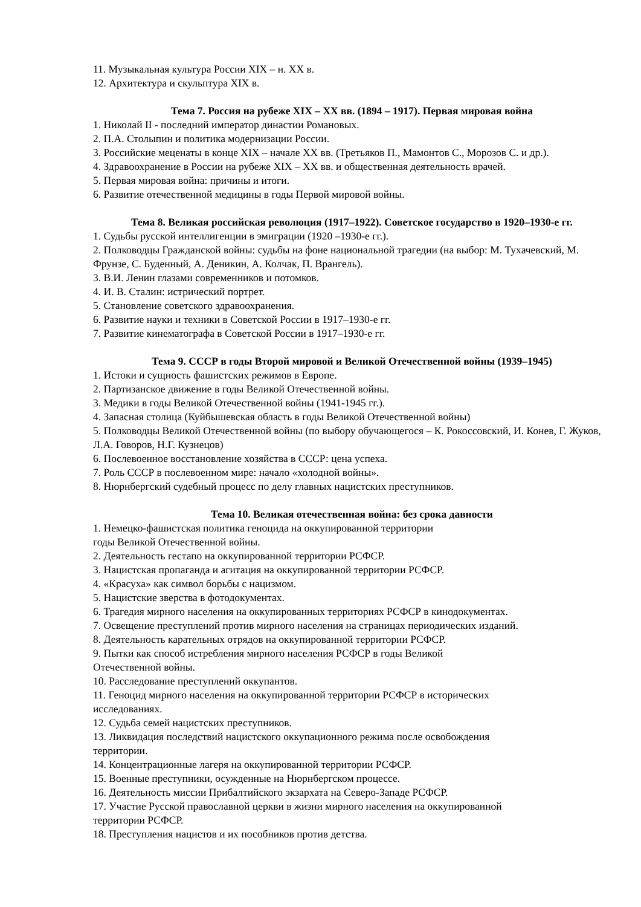11. Музыкальная культура России XIX – н. XX в.
12. Архитектура и скульптура XIX в.
Тема 7. Россия на рубеже XIX – XX вв. (1894 – 1917). Первая мировая война
1. Николай II - последний император династии Романовых.
2. П.А. Столыпин и политика модернизации России.
3. Российские меценаты в конце XIX – начале XX вв. (Третьяков П., Мамонтов С., Морозов С. и др.).
4. Здравоохранение в России на рубеже XIX – XX вв. и общественная деятельность врачей.
5. Первая мировая война: причины и итоги.
6. Развитие отечественной медицины в годы Первой мировой войны.
Тема 8. Великая российская революция (1917–1922). Советское государство в 1920–1930-е гг.
1. Судьбы русской интеллигенции в эмиграции (1920 –1930-е гг.).
2. Полководцы Гражданской войны: судьбы на фоне национальной трагедии (на выбор: М. Тухачевский, М. Фрунзе, С. Буденный, А. Деникин, А. Колчак, П. Врангель).
3. В.И. Ленин глазами современников и потомков.
4. И. В. Сталин: истрический портрет.
5. Становление советского здравоохранения.
6. Развитие науки и техники в Советской России в 1917–1930-е гг.
7. Развитие кинематографа в Советской России в 1917–1930-е гг.
Тема 9. СССР в годы Второй мировой и Великой Отечественной войны (1939–1945)
1. Истоки и сущность фашистских режимов в Европе.
2. Партизанское движение в годы Великой Отечественной войны.
3. Медики в годы Великой Отечественной войны (1941-1945 гг.).
4. Запасная столица (Куйбышевская область в годы Великой Отечественной войны)
5. Полководцы Великой Отечественной войны (по выбору обучающегося – К. Рокоссовский, И. Конев, Г. Жуков, Л.А. Говоров, Н.Г. Кузнецов)
6. Послевоенное восстановление хозяйства в СССР: цена успеха.
7. Роль СССР в послевоенном мире: начало «холодной войны».
8. Нюрнбергский судебный процесс по делу главных нацистских преступников.
Тема 10. Великая отечественная война: без срока давности
1. Немецко-фашистская политика геноцида на оккупированной территории
годы Великой Отечественной войны.
2. Деятельность гестапо на оккупированной территории РСФСР.
3. Нацистская пропаганда и агитация на оккупированной территории РСФСР.
4. «Красуха» как символ борьбы с нацизмом.
5. Нацистские зверства в фотодокументах.
6. Трагедия мирного населения на оккупированных территориях РСФСР в кинодокументах.
7. Освещение преступлений против мирного населения на страницах периодических изданий.
8. Деятельность карательных отрядов на оккупированной территории РСФСР.
9. Пытки как способ истребления мирного населения РСФСР в годы Великой
Отечественной войны.
10. Расследование преступлений оккупантов.
11. Геноцид мирного населения на оккупированной территории РСФСР в исторических
исследованиях.
12. Судьба семей нацистских преступников.
13. Ликвидация последствий нацистского оккупационного режима после освобождения
территории.
14. Концентрационные лагеря на оккупированной территории РСФСР.
15. Военные преступники, осужденные на Нюрнбергском процессе.
16. Деятельность миссии Прибалтийского экзархата на Северо-Западе РСФСР.
17. Участие Русской православной церкви в жизни мирного населения на оккупированной
территории РСФСР.
18. Преступления нацистов и их пособников против детства.